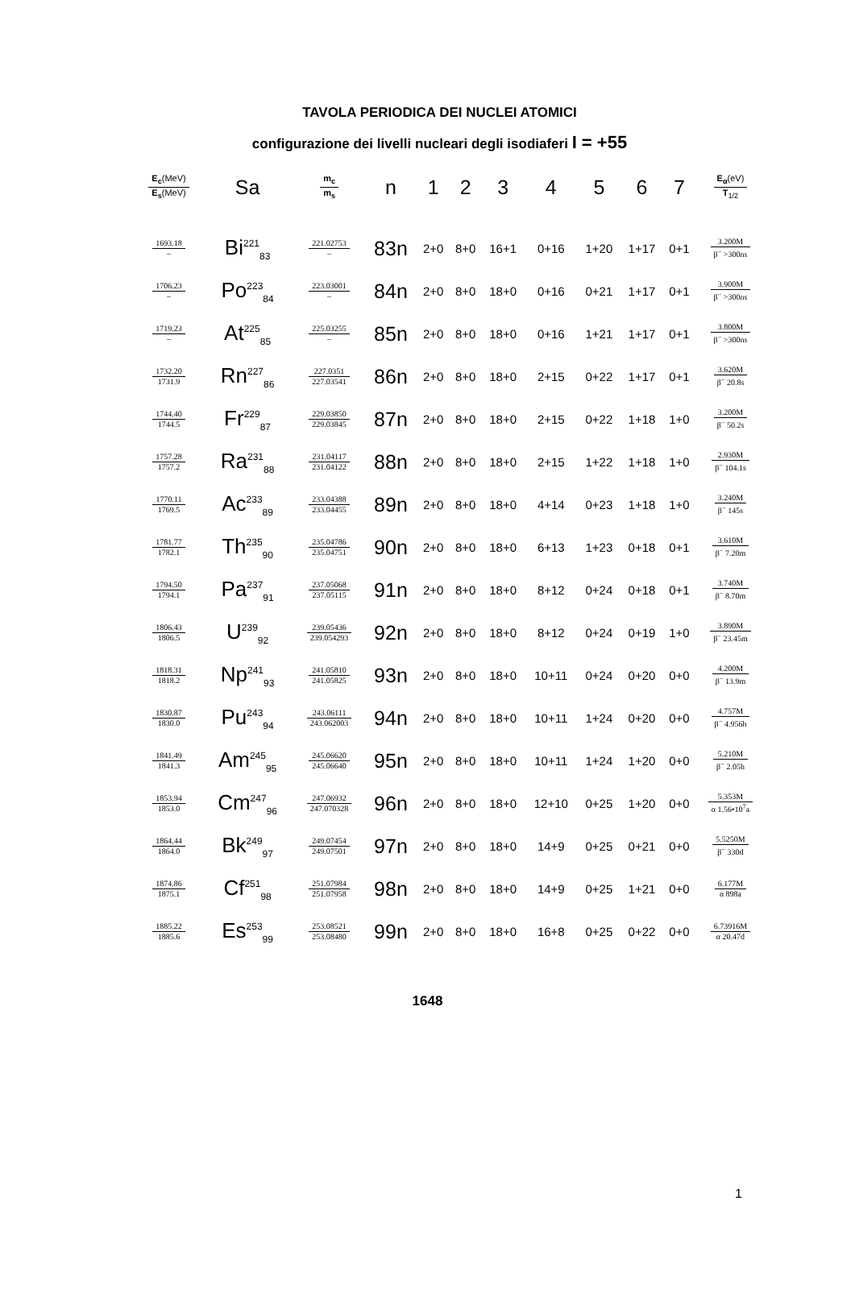TAVOLA PERIODICA DEI NUCLEI ATOMICI
configurazione dei livelli nucleari degli isodiaferi I = +55
| E<sub>c</sub> (MeV) E<sub>s</sub> (MeV) | Sa | m<sub>c</sub> m<sub>s</sub> | n | 1 | 2 | 3 | 4 | 5 | 6 | 7 | E<sub>α</sub> (eV) T<sub>1/2</sub> |
| --- | --- | --- | --- | --- | --- | --- | --- | --- | --- | --- | --- |
| 1693.18 – | Bi<sup>221</sup><sub>83</sub> | 221.02753 – | 83n | 2+0 | 8+0 | 16+1 | 0+16 | 1+20 | 1+17 | 0+1 | 3.200M β<sup>−</sup> >300ns |
| 1706.23 – | Po<sup>223</sup><sub>84</sub> | 223.03001 – | 84n | 2+0 | 8+0 | 18+0 | 0+16 | 0+21 | 1+17 | 0+1 | 3.900M β<sup>−</sup> >300ns |
| 1719.23 – | At<sup>225</sup><sub>85</sub> | 225.03255 – | 85n | 2+0 | 8+0 | 18+0 | 0+16 | 1+21 | 1+17 | 0+1 | 3.800M β<sup>−</sup> >300ns |
| 1732.20 1731.9 | Rn<sup>227</sup><sub>86</sub> | 227.0351 227.03541 | 86n | 2+0 | 8+0 | 18+0 | 2+15 | 0+22 | 1+17 | 0+1 | 3.620M β<sup>−</sup> 20.8s |
| 1744.40 1744.5 | Fr<sup>229</sup><sub>87</sub> | 229.03850 229.03845 | 87n | 2+0 | 8+0 | 18+0 | 2+15 | 0+22 | 1+18 | 1+0 | 3.200M β<sup>−</sup> 50.2s |
| 1757.28 1757.2 | Ra<sup>231</sup><sub>88</sub> | 231.04117 231.04122 | 88n | 2+0 | 8+0 | 18+0 | 2+15 | 1+22 | 1+18 | 1+0 | 2.930M β<sup>−</sup> 104.1s |
| 1770.11 1769.5 | Ac<sup>233</sup><sub>89</sub> | 233.04388 233.04455 | 89n | 2+0 | 8+0 | 18+0 | 4+14 | 0+23 | 1+18 | 1+0 | 3.240M β<sup>−</sup> 145s |
| 1781.77 1782.1 | Th<sup>235</sup><sub>90</sub> | 235.04786 235.04751 | 90n | 2+0 | 8+0 | 18+0 | 6+13 | 1+23 | 0+18 | 0+1 | 3.610M β<sup>−</sup> 7.20m |
| 1794.50 1794.1 | Pa<sup>237</sup><sub>91</sub> | 237.05068 237.05115 | 91n | 2+0 | 8+0 | 18+0 | 8+12 | 0+24 | 0+18 | 0+1 | 3.740M β<sup>−</sup> 8.70m |
| 1806.43 1806.5 | U<sup>239</sup><sub>92</sub> | 239.05436 239.054293 | 92n | 2+0 | 8+0 | 18+0 | 8+12 | 0+24 | 0+19 | 1+0 | 3.890M β<sup>−</sup> 23.45m |
| 1818.31 1818.2 | Np<sup>241</sup><sub>93</sub> | 241.05810 241.05825 | 93n | 2+0 | 8+0 | 18+0 | 10+11 | 0+24 | 0+20 | 0+0 | 4.200M β<sup>−</sup> 13.9m |
| 1830.87 1830.0 | Pu<sup>243</sup><sub>94</sub> | 243.06111 243.062003 | 94n | 2+0 | 8+0 | 18+0 | 10+11 | 1+24 | 0+20 | 0+0 | 4.757M β<sup>−</sup> 4.956h |
| 1841.49 1841.3 | Am<sup>245</sup><sub>95</sub> | 245.06620 245.06640 | 95n | 2+0 | 8+0 | 18+0 | 10+11 | 1+24 | 1+20 | 0+0 | 5.210M β<sup>−</sup> 2.05h |
| 1853.94 1853.0 | Cm<sup>247</sup><sub>96</sub> | 247.06932 247.070328 | 96n | 2+0 | 8+0 | 18+0 | 12+10 | 0+25 | 1+20 | 0+0 | 5.353M α 1.56•10<sup>7</sup>a |
| 1864.44 1864.0 | Bk<sup>249</sup><sub>97</sub> | 249.07454 249.07501 | 97n | 2+0 | 8+0 | 18+0 | 14+9 | 0+25 | 0+21 | 0+0 | 5.5250M β<sup>−</sup> 330d |
| 1874.86 1875.1 | Cf<sup>251</sup><sub>98</sub> | 251.07984 251.07958 | 98n | 2+0 | 8+0 | 18+0 | 14+9 | 0+25 | 1+21 | 0+0 | 6.177M α 898a |
| 1885.22 1885.6 | Es<sup>253</sup><sub>99</sub> | 253.08521 253.08480 | 99n | 2+0 | 8+0 | 18+0 | 16+8 | 0+25 | 0+22 | 0+0 | 6.73916M α 20.47d |
1648
1